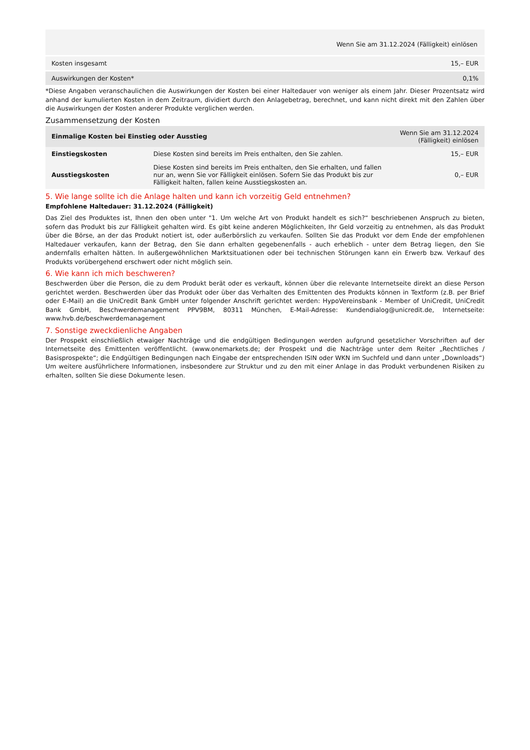| | Wenn Sie am 31.12.2024 (Fälligkeit) einlösen |
| --- | --- |
| Kosten insgesamt | 15,– EUR |
| Auswirkungen der Kosten* | 0,1% |
*Diese Angaben veranschaulichen die Auswirkungen der Kosten bei einer Haltedauer von weniger als einem Jahr. Dieser Prozentsatz wird anhand der kumulierten Kosten in dem Zeitraum, dividiert durch den Anlagebetrag, berechnet, und kann nicht direkt mit den Zahlen über die Auswirkungen der Kosten anderer Produkte verglichen werden.
Zusammensetzung der Kosten
| Einmalige Kosten bei Einstieg oder Ausstieg | | Wenn Sie am 31.12.2024 (Fälligkeit) einlösen |
| --- | --- | --- |
| Einstiegskosten | Diese Kosten sind bereits im Preis enthalten, den Sie zahlen. | 15,– EUR |
| Ausstiegskosten | Diese Kosten sind bereits im Preis enthalten, den Sie erhalten, und fallen nur an, wenn Sie vor Fälligkeit einlösen. Sofern Sie das Produkt bis zur Fälligkeit halten, fallen keine Ausstiegskosten an. | 0,– EUR |
5. Wie lange sollte ich die Anlage halten und kann ich vorzeitig Geld entnehmen?
Empfohlene Haltedauer: 31.12.2024 (Fälligkeit)
Das Ziel des Produktes ist, Ihnen den oben unter "1. Um welche Art von Produkt handelt es sich?“ beschriebenen Anspruch zu bieten, sofern das Produkt bis zur Fälligkeit gehalten wird. Es gibt keine anderen Möglichkeiten, Ihr Geld vorzeitig zu entnehmen, als das Produkt über die Börse, an der das Produkt notiert ist, oder außerbörslich zu verkaufen. Sollten Sie das Produkt vor dem Ende der empfohlenen Haltedauer verkaufen, kann der Betrag, den Sie dann erhalten gegebenenfalls - auch erheblich - unter dem Betrag liegen, den Sie andernfalls erhalten hätten. In außergewöhnlichen Marktsituationen oder bei technischen Störungen kann ein Erwerb bzw. Verkauf des Produkts vorübergehend erschwert oder nicht möglich sein.
6. Wie kann ich mich beschweren?
Beschwerden über die Person, die zu dem Produkt berät oder es verkauft, können über die relevante Internetseite direkt an diese Person gerichtet werden. Beschwerden über das Produkt oder über das Verhalten des Emittenten des Produkts können in Textform (z.B. per Brief oder E-Mail) an die UniCredit Bank GmbH unter folgender Anschrift gerichtet werden: HypoVereinsbank - Member of UniCredit, UniCredit Bank GmbH, Beschwerdemanagement PPV9BM, 80311 München, E-Mail-Adresse: Kundendialog@unicredit.de, Internetseite: www.hvb.de/beschwerdemanagement
7. Sonstige zweckdienliche Angaben
Der Prospekt einschließlich etwaiger Nachträge und die endgültigen Bedingungen werden aufgrund gesetzlicher Vorschriften auf der Internetseite des Emittenten veröffentlicht. (www.onemarkets.de; der Prospekt und die Nachträge unter dem Reiter „Rechtliches / Basisprospekte“; die Endgültigen Bedingungen nach Eingabe der entsprechenden ISIN oder WKN im Suchfeld und dann unter „Downloads“) Um weitere ausführlichere Informationen, insbesondere zur Struktur und zu den mit einer Anlage in das Produkt verbundenen Risiken zu erhalten, sollten Sie diese Dokumente lesen.